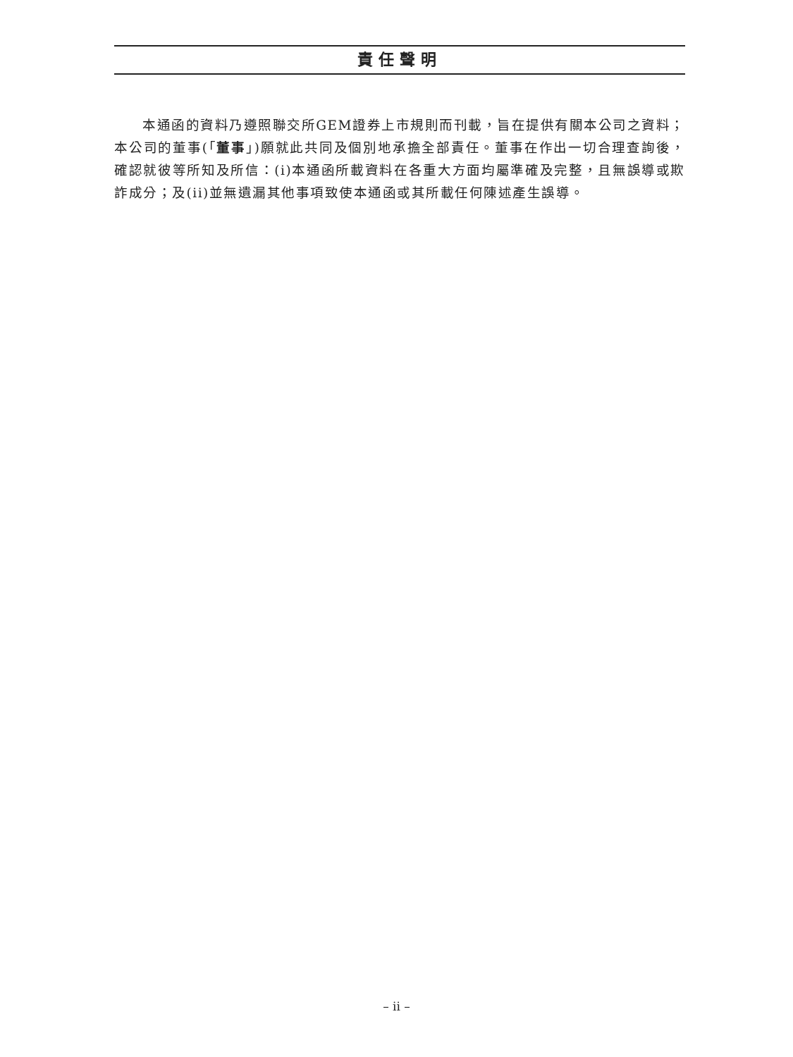責任聲明
  本通函的資料乃遵照聯交所GEM證券上市規則而刊載，旨在提供有關本公司之資料；本公司的董事(「董事」)願就此共同及個別地承擔全部責任。董事在作出一切合理查詢後，確認就彼等所知及所信：(i)本通函所載資料在各重大方面均屬準確及完整，且無誤導或欺詐成分；及(ii)並無遺漏其他事項致使本通函或其所載任何陳述產生誤導。
– ii –